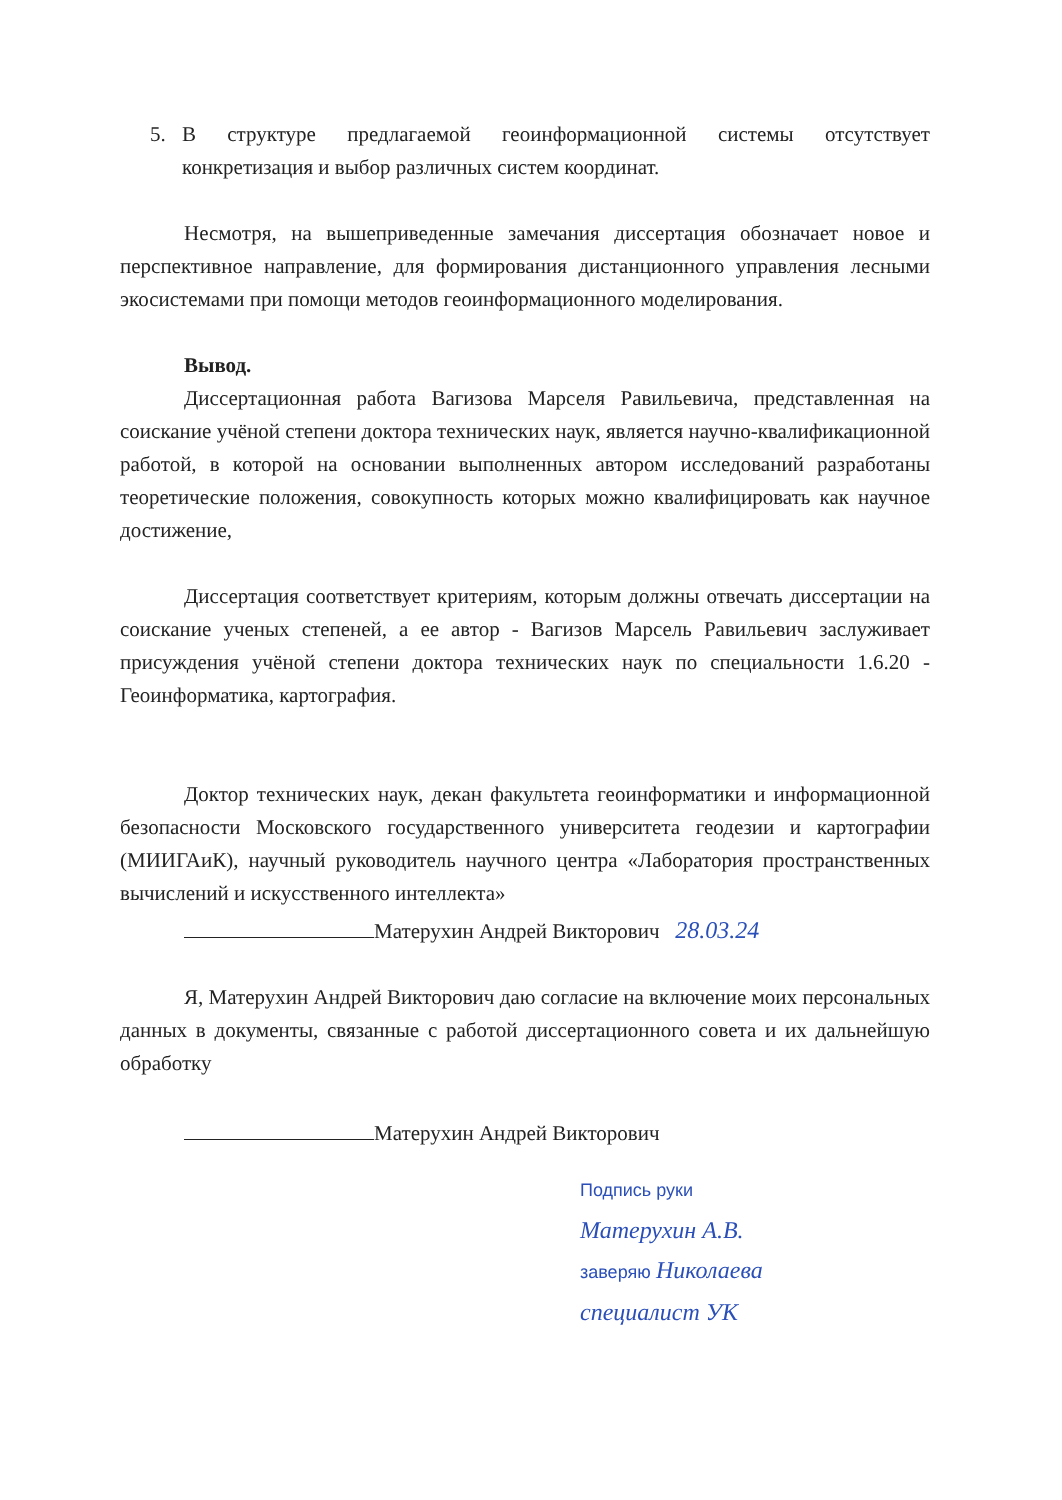5. В структуре предлагаемой геоинформационной системы отсутствует конкретизация и выбор различных систем координат.
Несмотря, на вышеприведенные замечания диссертация обозначает новое и перспективное направление, для формирования дистанционного управления лесными экосистемами при помощи методов геоинформационного моделирования.
Вывод.
Диссертационная работа Вагизова Марселя Равильевича, представленная на соискание учёной степени доктора технических наук, является научно-квалификационной работой, в которой на основании выполненных автором исследований разработаны теоретические положения, совокупность которых можно квалифицировать как научное достижение,
Диссертация соответствует критериям, которым должны отвечать диссертации на соискание ученых степеней, а ее автор - Вагизов Марсель Равильевич заслуживает присуждения учёной степени доктора технических наук по специальности 1.6.20 - Геоинформатика, картография.
Доктор технических наук, декан факультета геоинформатики и информационной безопасности Московского государственного университета геодезии и картографии (МИИГАиК), научный руководитель научного центра «Лаборатория пространственных вычислений и искусственного интеллекта»
Матерухин Андрей Викторович 28.03.24
Я, Матерухин Андрей Викторович даю согласие на включение моих персональных данных в документы, связанные с работой диссертационного совета и их дальнейшую обработку
Матерухин Андрей Викторович
Подпись руки
Матерухин А.В.
заверяю Николаева
специалист УК